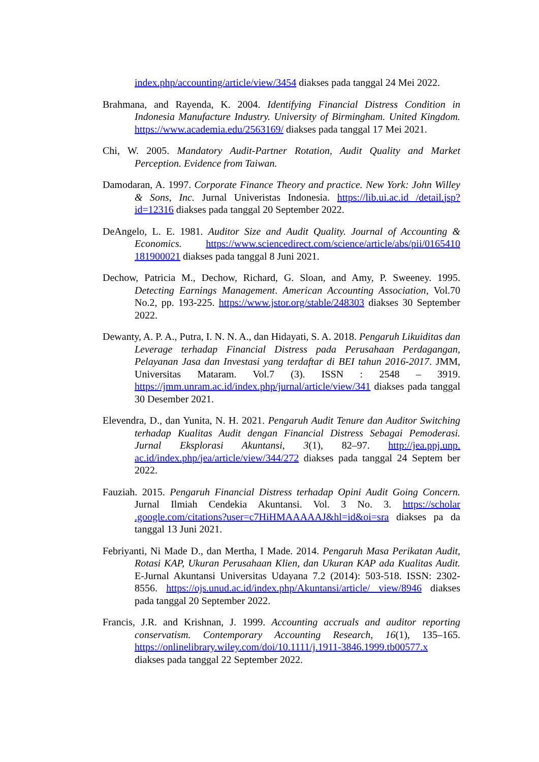index.php/accounting/article/view/3454 diakses pada tanggal 24 Mei 2022.
Brahmana, and Rayenda, K. 2004. Identifying Financial Distress Condition in Indonesia Manufacture Industry. University of Birmingham. United Kingdom. https://www.academia.edu/2563169/ diakses pada tanggal 17 Mei 2021.
Chi, W. 2005. Mandatory Audit-Partner Rotation, Audit Quality and Market Perception. Evidence from Taiwan.
Damodaran, A. 1997. Corporate Finance Theory and practice. New York: John Willey & Sons, Inc. Jurnal Univeristas Indonesia. https://lib.ui.ac.id /detail.jsp?id=12316 diakses pada tanggal 20 September 2022.
DeAngelo, L. E. 1981. Auditor Size and Audit Quality. Journal of Accounting & Economics. https://www.sciencedirect.com/science/article/abs/pii/0165410 181900021 diakses pada tanggal 8 Juni 2021.
Dechow, Patricia M., Dechow, Richard, G. Sloan, and Amy, P. Sweeney. 1995. Detecting Earnings Management. American Accounting Association, Vol.70 No.2, pp. 193-225. https://www.jstor.org/stable/248303 diakses 30 September 2022.
Dewanty, A. P. A., Putra, I. N. N. A., dan Hidayati, S. A. 2018. Pengaruh Likuiditas dan Leverage terhadap Financial Distress pada Perusahaan Perdagangan, Pelayanan Jasa dan Investasi yang terdaftar di BEI tahun 2016-2017. JMM, Universitas Mataram. Vol.7 (3). ISSN : 2548 – 3919. https://jmm.unram.ac.id/index.php/jurnal/article/view/341 diakses pada tanggal 30 Desember 2021.
Elevendra, D., dan Yunita, N. H. 2021. Pengaruh Audit Tenure dan Auditor Switching terhadap Kualitas Audit dengan Financial Distress Sebagai Pemoderasi. Jurnal Eksplorasi Akuntansi, 3(1), 82–97. http://jea.ppj.unp. ac.id/index.php/jea/article/view/344/272 diakses pada tanggal 24 Septem ber 2022.
Fauziah. 2015. Pengaruh Financial Distress terhadap Opini Audit Going Concern. Jurnal Ilmiah Cendekia Akuntansi. Vol. 3 No. 3. https://scholar .google.com/citations?user=c7HiHMAAAAAJ&hl=id&oi=sra diakses pa da tanggal 13 Juni 2021.
Febriyanti, Ni Made D., dan Mertha, I Made. 2014. Pengaruh Masa Perikatan Audit, Rotasi KAP, Ukuran Perusahaan Klien, dan Ukuran KAP ada Kualitas Audit. E-Jurnal Akuntansi Universitas Udayana 7.2 (2014): 503-518. ISSN: 2302-8556. https://ojs.unud.ac.id/index.php/Akuntansi/article/ view/8946 diakses pada tanggal 20 September 2022.
Francis, J.R. and Krishnan, J. 1999. Accounting accruals and auditor reporting conservatism. Contemporary Accounting Research, 16(1), 135–165. https://onlinelibrary.wiley.com/doi/10.1111/j.1911-3846.1999.tb00577.x diakses pada tanggal 22 September 2022.